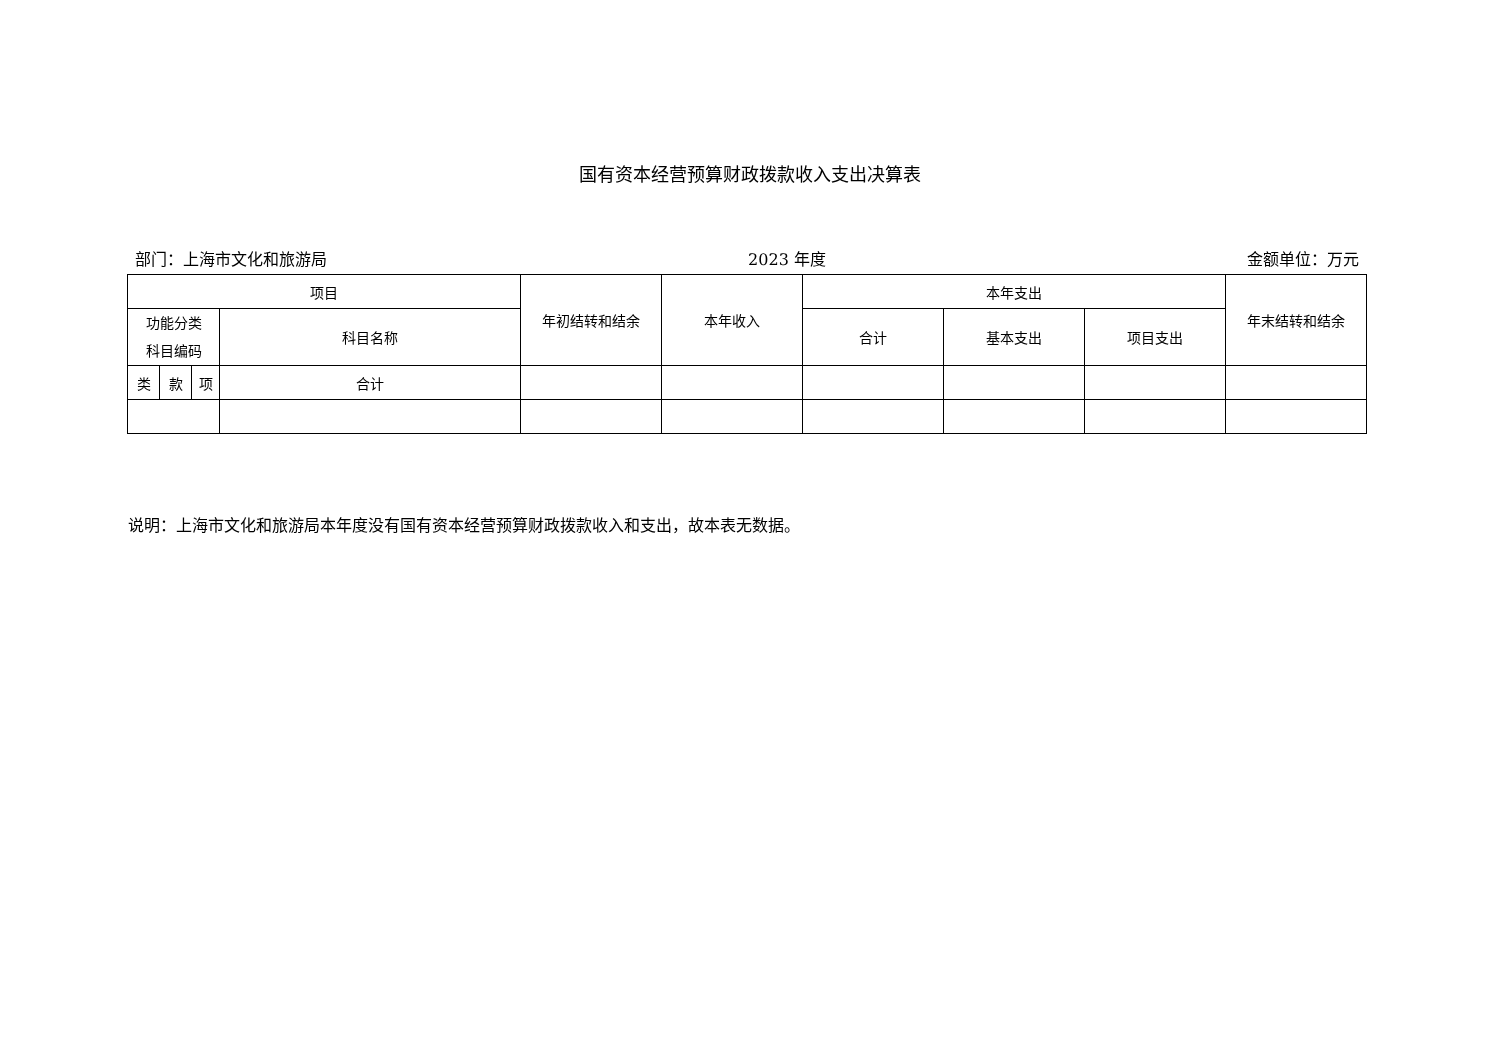国有资本经营预算财政拨款收入支出决算表
部门：上海市文化和旅游局 2023 年度 金额单位：万元
| 项目 | | | | 年初结转和结余 | 本年收入 | 本年支出 | | | 年末结转和结余 |
| --- | --- | --- | --- | --- | --- | --- | --- | --- | --- |
| 功能分类 科目编码 | | | 科目名称 | | | | | | |
| | | | | | | 合计 | 基本支出 | 项目支出 | |
| 类 | 款 | 项 | 合计 | | | | | | |
说明：上海市文化和旅游局本年度没有国有资本经营预算财政拨款收入和支出，故本表无数据。